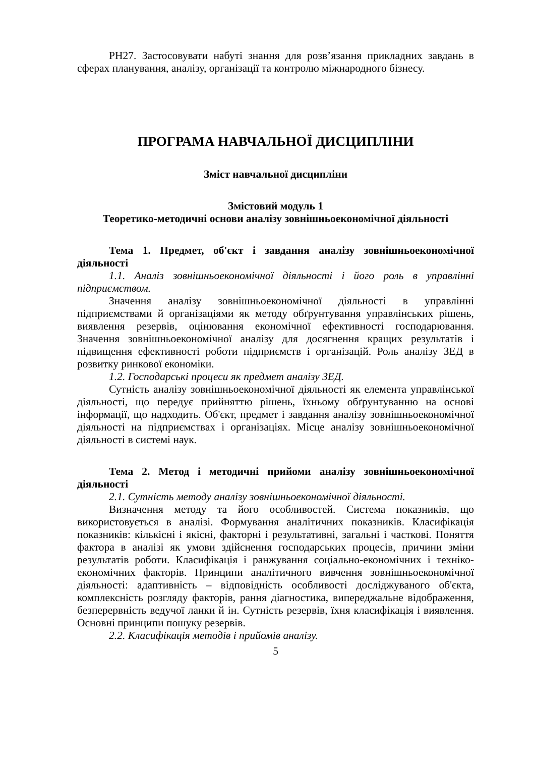РН27. Застосовувати набуті знання для розв’язання прикладних завдань в сферах планування, аналізу, організації та контролю міжнародного бізнесу.
ПРОГРАМА НАВЧАЛЬНОЇ ДИСЦИПЛІНИ
Зміст навчальної дисципліни
Змістовий модуль 1
Теоретико-методичні основи аналізу зовнішньоекономічної діяльності
Тема 1. Предмет, об'єкт і завдання аналізу зовнішньоекономічної діяльності
1.1. Аналіз зовнішньоекономічної діяльності і його роль в управлінні підприємством.
Значення аналізу зовнішньоекономічної діяльності в управлінні підприємствами й організаціями як методу обґрунтування управлінських рішень, виявлення резервів, оцінювання економічної ефективності господарювання. Значення зовнішньоекономічної аналізу для досягнення кращих результатів і підвищення ефективності роботи підприємств і організацій. Роль аналізу ЗЕД в розвитку ринкової економіки.
1.2. Господарські процеси як предмет аналізу ЗЕД.
Сутність аналізу зовнішньоекономічної діяльності як елемента управлінської діяльності, що передує прийняттю рішень, їхньому обґрунтуванню на основі інформації, що надходить. Об'єкт, предмет і завдання аналізу зовнішньоекономічної діяльності на підприємствах і організаціях. Місце аналізу зовнішньоекономічної діяльності в системі наук.
Тема 2. Метод і методичні прийоми аналізу зовнішньоекономічної діяльності
2.1. Сутність методу аналізу зовнішньоекономічної діяльності.
Визначення методу та його особливостей. Система показників, що використовується в аналізі. Формування аналітичних показників. Класифікація показників: кількісні і якісні, факторні і результативні, загальні і часткові. Поняття фактора в аналізі як умови здійснення господарських процесів, причини зміни результатів роботи. Класифікація і ранжування соціально-економічних і техніко-економічних факторів. Принципи аналітичного вивчення зовнішньоекономічної діяльності: адаптивність – відповідність особливості досліджуваного об'єкта, комплексність розгляду факторів, рання діагностика, випереджальне відображення, безперервність ведучої ланки й ін. Сутність резервів, їхня класифікація і виявлення. Основні принципи пошуку резервів.
2.2. Класифікація методів і прийомів аналізу.
5